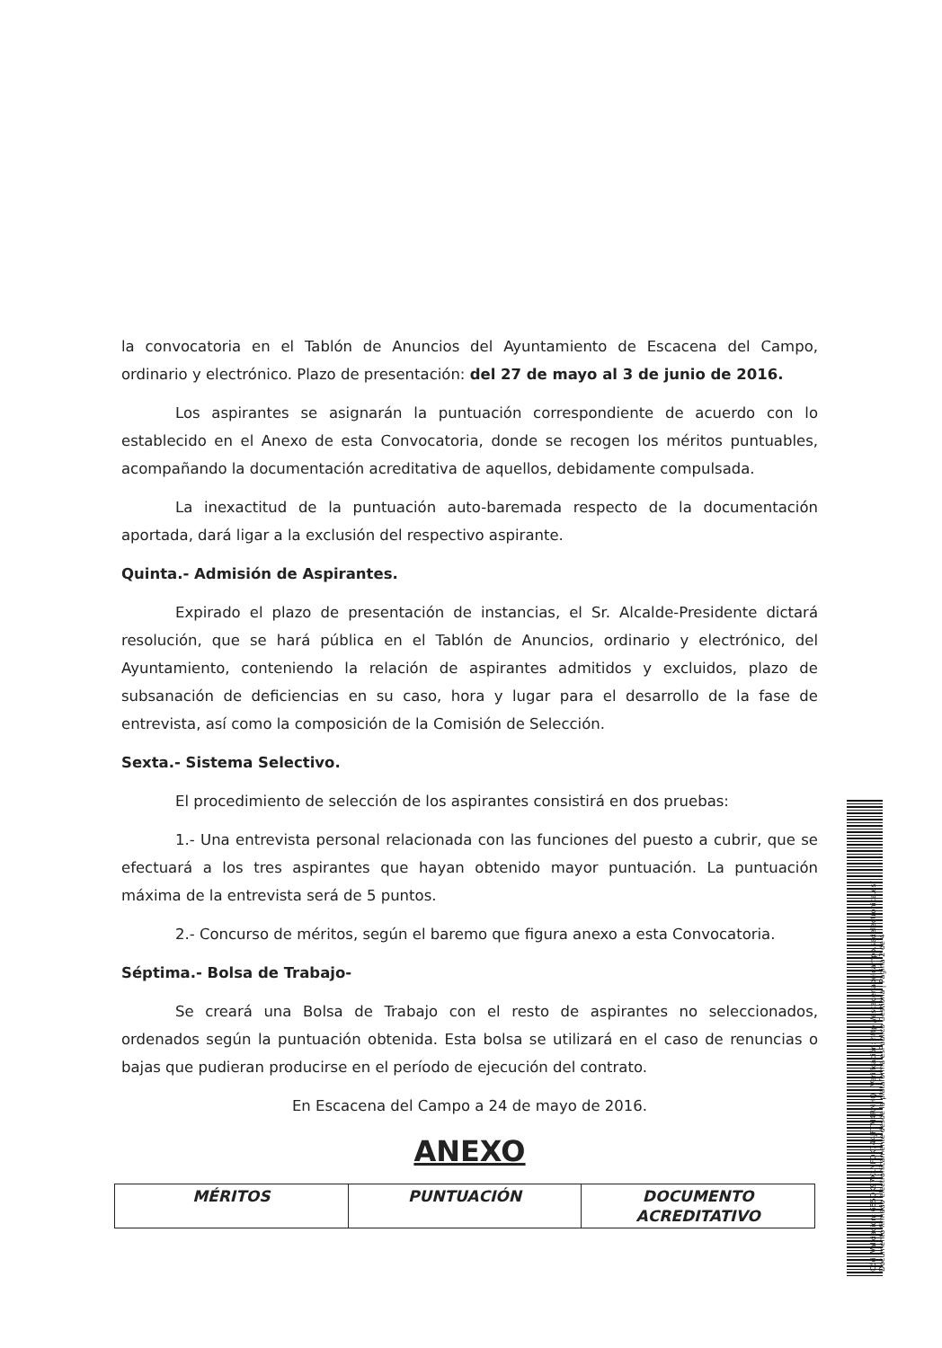la convocatoria en el Tablón de Anuncios del Ayuntamiento de Escacena del Campo, ordinario y electrónico. Plazo de presentación: del 27 de mayo al 3 de junio de 2016.
Los aspirantes se asignarán la puntuación correspondiente de acuerdo con lo establecido en el Anexo de esta Convocatoria, donde se recogen los méritos puntuables, acompañando la documentación acreditativa de aquellos, debidamente compulsada.
La inexactitud de la puntuación auto-baremada respecto de la documentación aportada, dará ligar a la exclusión del respectivo aspirante.
Quinta.- Admisión de Aspirantes.
Expirado el plazo de presentación de instancias, el Sr. Alcalde-Presidente dictará resolución, que se hará pública en el Tablón de Anuncios, ordinario y electrónico, del Ayuntamiento, conteniendo la relación de aspirantes admitidos y excluidos, plazo de subsanación de deficiencias en su caso, hora y lugar para el desarrollo de la fase de entrevista, así como la composición de la Comisión de Selección.
Sexta.- Sistema Selectivo.
El procedimiento de selección de los aspirantes consistirá en dos pruebas:
1.- Una entrevista personal relacionada con las funciones del puesto a cubrir, que se efectuará a los tres aspirantes que hayan obtenido mayor puntuación. La puntuación máxima de la entrevista será de 5 puntos.
2.- Concurso de méritos, según el baremo que figura anexo a esta Convocatoria.
Séptima.- Bolsa de Trabajo-
Se creará una Bolsa de Trabajo con el resto de aspirantes no seleccionados, ordenados según la puntuación obtenida. Esta bolsa se utilizará en el caso de renuncias o bajas que pudieran producirse en el período de ejecución del contrato.
En Escacena del Campo a 24 de mayo de 2016.
ANEXO
| MÉRITOS | PUNTUACIÓN | DOCUMENTO ACREDITATIVO |
| --- | --- | --- |
Cód. Validación: 655QK97XLNFQK744JFTM4RNHQ | Verificación: http://escacenadelcampo.sedelectronica.es/
Documento firmado electrónicamente desde la plataforma esPublico Gestiona | Página 2 de 4